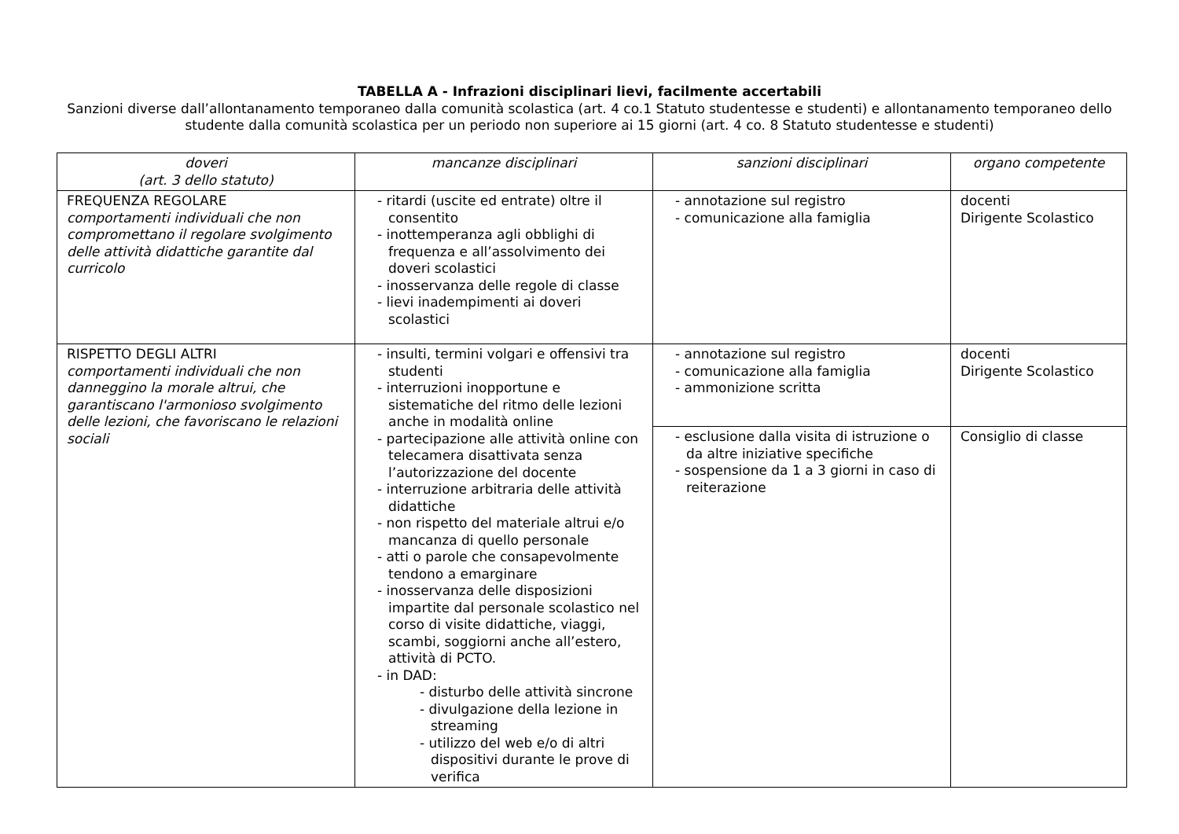TABELLA A - Infrazioni disciplinari lievi, facilmente accertabili
Sanzioni diverse dall’allontanamento temporaneo dalla comunità scolastica (art. 4 co.1 Statuto studentesse e studenti) e allontanamento temporaneo dello studente dalla comunità scolastica per un periodo non superiore ai 15 giorni (art. 4 co. 8 Statuto studentesse e studenti)
| doveri (art. 3 dello statuto) | mancanze disciplinari | sanzioni disciplinari | organo competente |
| --- | --- | --- | --- |
| FREQUENZA REGOLARE comportamenti individuali che non compromettano il regolare svolgimento delle attività didattiche garantite dal curricolo | - ritardi (uscite ed entrate) oltre il consentito - inottemperanza agli obblighi di frequenza e all’assolvimento dei doveri scolastici - inosservanza delle regole di classe - lievi inadempimenti ai doveri scolastici | - annotazione sul registro - comunicazione alla famiglia | docenti Dirigente Scolastico |
| RISPETTO DEGLI ALTRI comportamenti individuali che non danneggino la morale altrui, che garantiscano l'armonioso svolgimento delle lezioni, che favoriscano le relazioni sociali | - insulti, termini volgari e offensivi tra studenti - interruzioni inopportune e sistematiche del ritmo delle lezioni anche in modalità online - partecipazione alle attività online con telecamera disattivata senza l’autorizzazione del docente - interruzione arbitraria delle attività didattiche - non rispetto del materiale altrui e/o mancanza di quello personale - atti o parole che consapevolmente tendono a emarginare - inosservanza delle disposizioni impartite dal personale scolastico nel corso di visite didattiche, viaggi, scambi, soggiorni anche all’estero, attività di PCTO. - in DAD: - disturbo delle attività sincrone - divulgazione della lezione in streaming - utilizzo del web e/o di altri dispositivi durante le prove di verifica | - annotazione sul registro - comunicazione alla famiglia - ammonizione scritta | docenti Dirigente Scolastico |
| | | - esclusione dalla visita di istruzione o da altre iniziative specifiche - sospensione da 1 a 3 giorni in caso di reiterazione | Consiglio di classe |